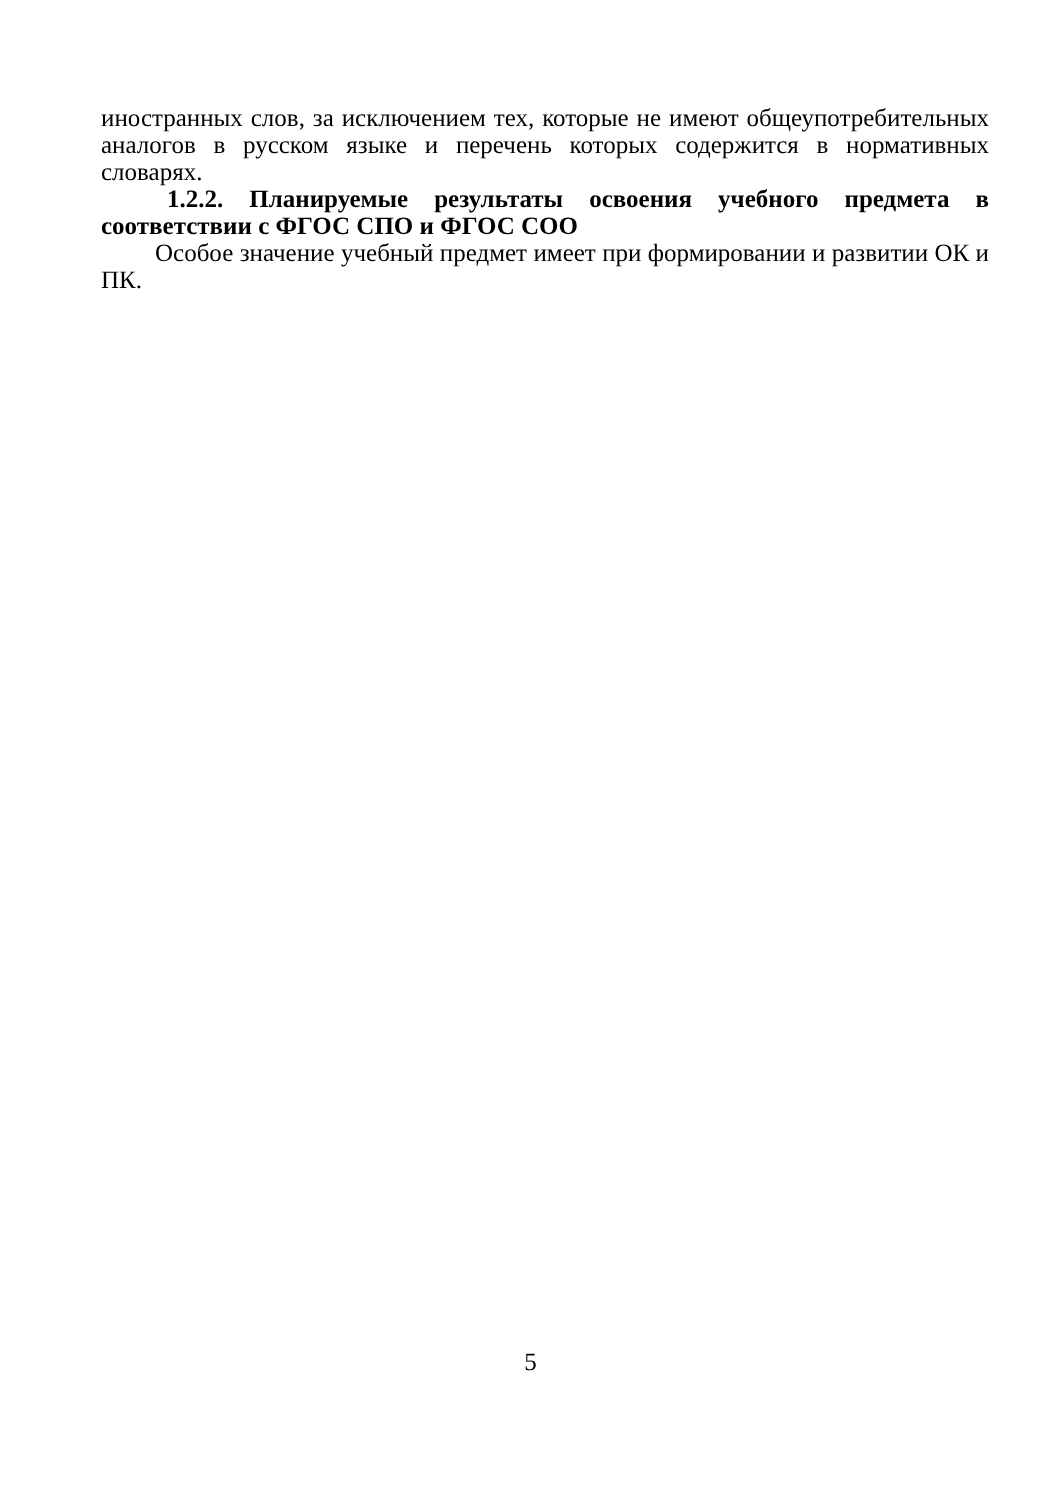иностранных слов, за исключением тех, которые не имеют общеупотребительных аналогов в русском языке и перечень которых содержится в нормативных словарях.
1.2.2. Планируемые результаты освоения учебного предмета в соответствии с ФГОС СПО и ФГОС СОО
Особое значение учебный предмет имеет при формировании и развитии ОК и ПК.
5